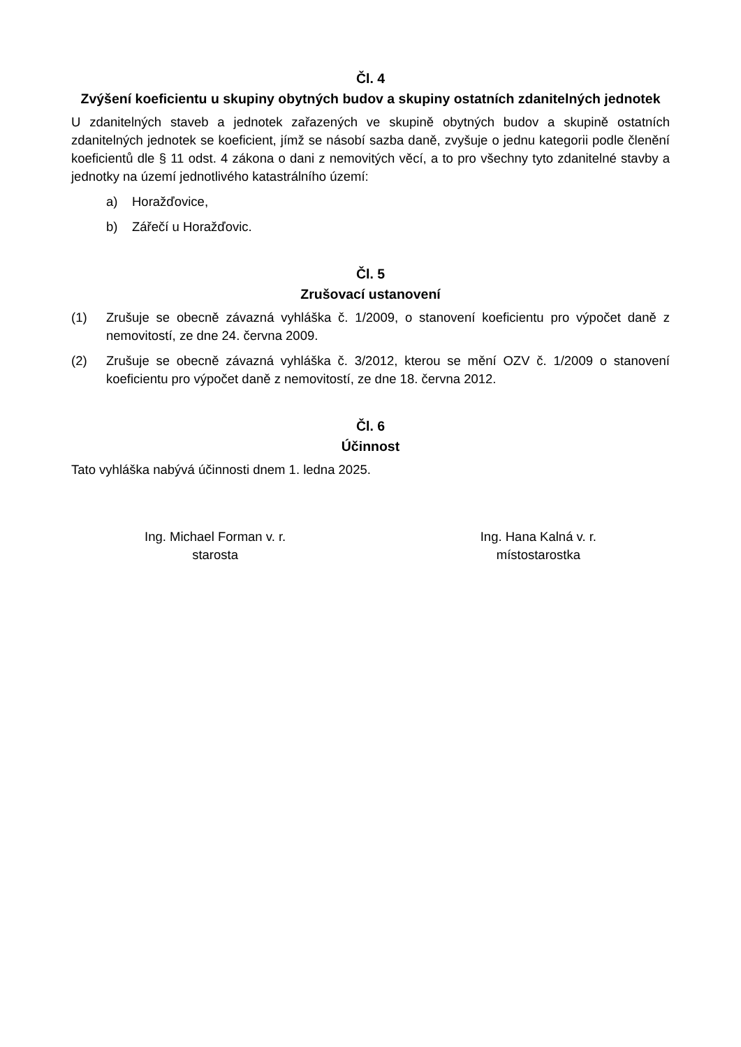Čl. 4
Zvýšení koeficientu u skupiny obytných budov a skupiny ostatních zdanitelných jednotek
U zdanitelných staveb a jednotek zařazených ve skupině obytných budov a skupině ostatních zdanitelných jednotek se koeficient, jímž se násobí sazba daně, zvyšuje o jednu kategorii podle členění koeficientů dle § 11 odst. 4 zákona o dani z nemovitých věcí, a to pro všechny tyto zdanitelné stavby a jednotky na území jednotlivého katastrálního území:
a) Horažďovice,
b) Zářečí u Horažďovic.
Čl. 5
Zrušovací ustanovení
(1) Zrušuje se obecně závazná vyhláška č. 1/2009, o stanovení koeficientu pro výpočet daně z nemovitostí, ze dne 24. června 2009.
(2) Zrušuje se obecně závazná vyhláška č. 3/2012, kterou se mění OZV č. 1/2009 o stanovení koeficientu pro výpočet daně z nemovitostí, ze dne 18. června 2012.
Čl. 6
Účinnost
Tato vyhláška nabývá účinnosti dnem 1. ledna 2025.
Ing. Michael Forman v. r.
starosta
Ing. Hana Kalná v. r.
místostarostka